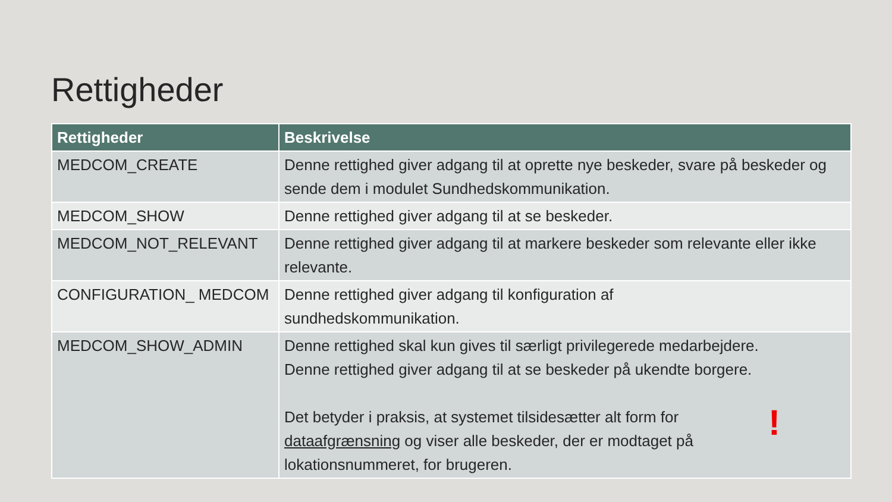Rettigheder
| Rettigheder | Beskrivelse |
| --- | --- |
| MEDCOM_CREATE | Denne rettighed giver adgang til at oprette nye beskeder, svare på beskeder og sende dem i modulet Sundhedskommunikation. |
| MEDCOM_SHOW | Denne rettighed giver adgang til at se beskeder. |
| MEDCOM_NOT_RELEVANT | Denne rettighed giver adgang til at markere beskeder som relevante eller ikke relevante. |
| CONFIGURATION_ MEDCOM | Denne rettighed giver adgang til konfiguration af sundhedskommunikation. |
| MEDCOM_SHOW_ADMIN | Denne rettighed skal kun gives til særligt privilegerede medarbejdere. Denne rettighed giver adgang til at se beskeder på ukendte borgere. Det betyder i praksis, at systemet tilsidesætter alt form for dataafgrænsning og viser alle beskeder, der er modtaget på lokationsnummeret, for brugeren. ! |